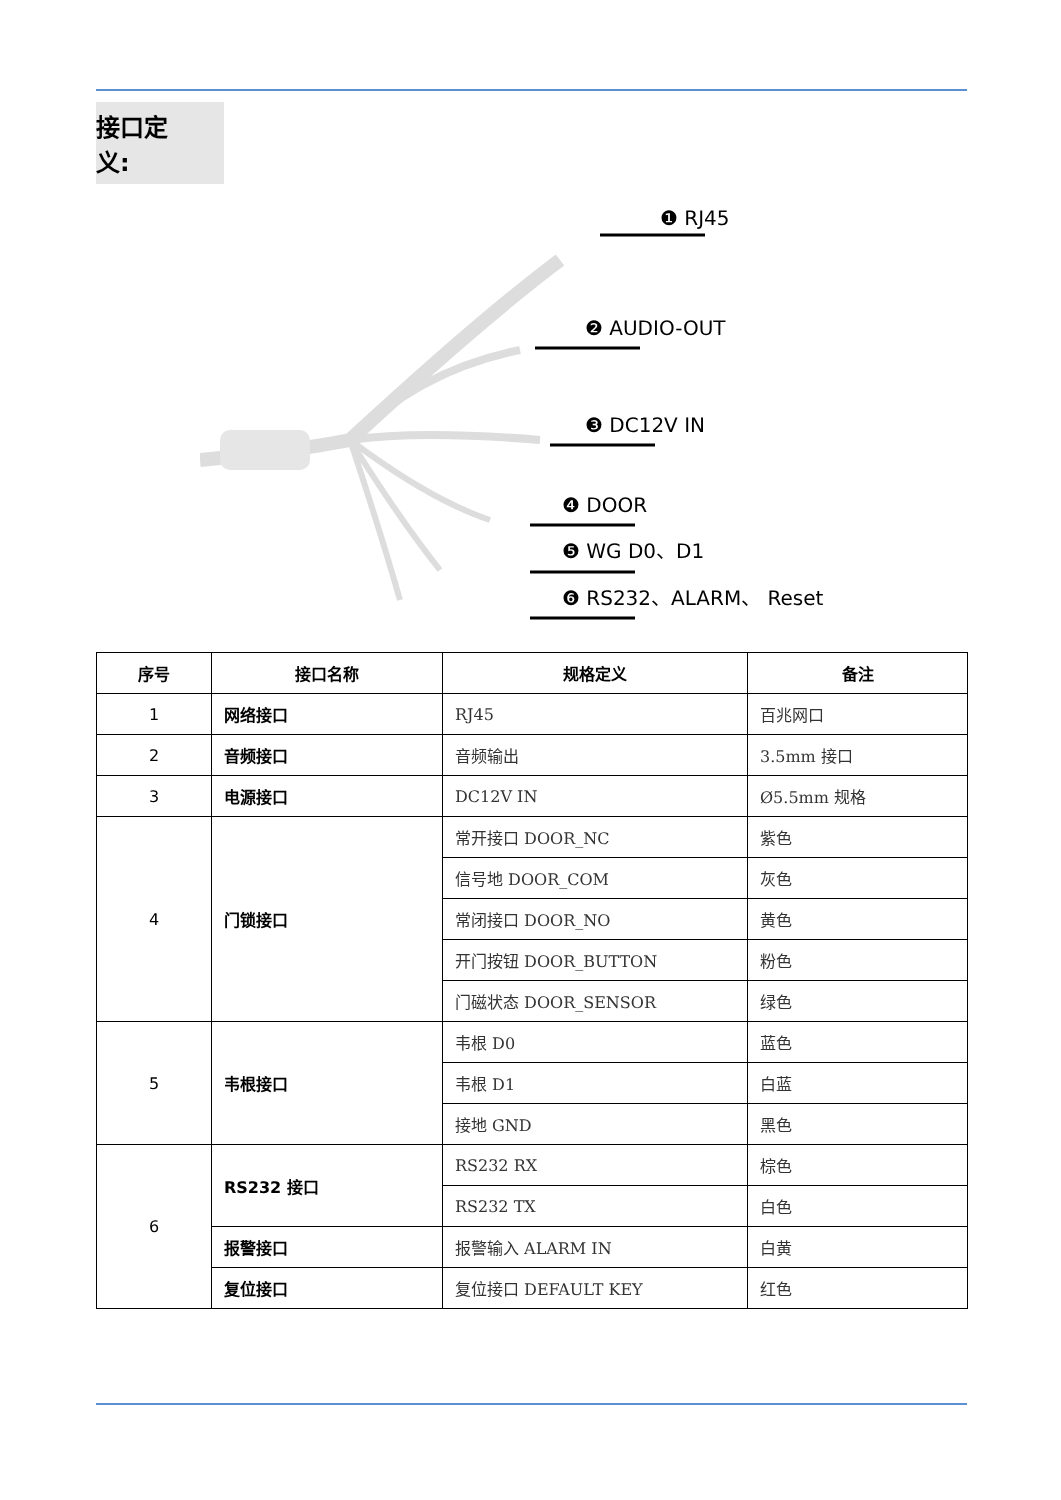接口定义:
❶ RJ45
❷ AUDIO-OUT
❸ DC12V IN
❹ DOOR
❺ WG D0、D1
❻ RS232、ALARM、 Reset
| 序号 | 接口名称 | 规格定义 | 备注 |
| --- | --- | --- | --- |
| 1 | 网络接口 | RJ45 | 百兆网口 |
| 2 | 音频接口 | 音频输出 | 3.5mm 接口 |
| 3 | 电源接口 | DC12V IN | Ø5.5mm 规格 |
| 4 | 门锁接口 | 常开接口 DOOR_NC | 紫色 |
| | | 信号地 DOOR_COM | 灰色 |
| | | 常闭接口 DOOR_NO | 黄色 |
| | | 开门按钮 DOOR_BUTTON | 粉色 |
| | | 门磁状态 DOOR_SENSOR | 绿色 |
| 5 | 韦根接口 | 韦根 D0 | 蓝色 |
| | | 韦根 D1 | 白蓝 |
| | | 接地 GND | 黑色 |
| 6 | RS232 接口 | RS232 RX | 棕色 |
| | | RS232 TX | 白色 |
| | 报警接口 | 报警输入 ALARM IN | 白黄 |
| | 复位接口 | 复位接口 DEFAULT KEY | 红色 |